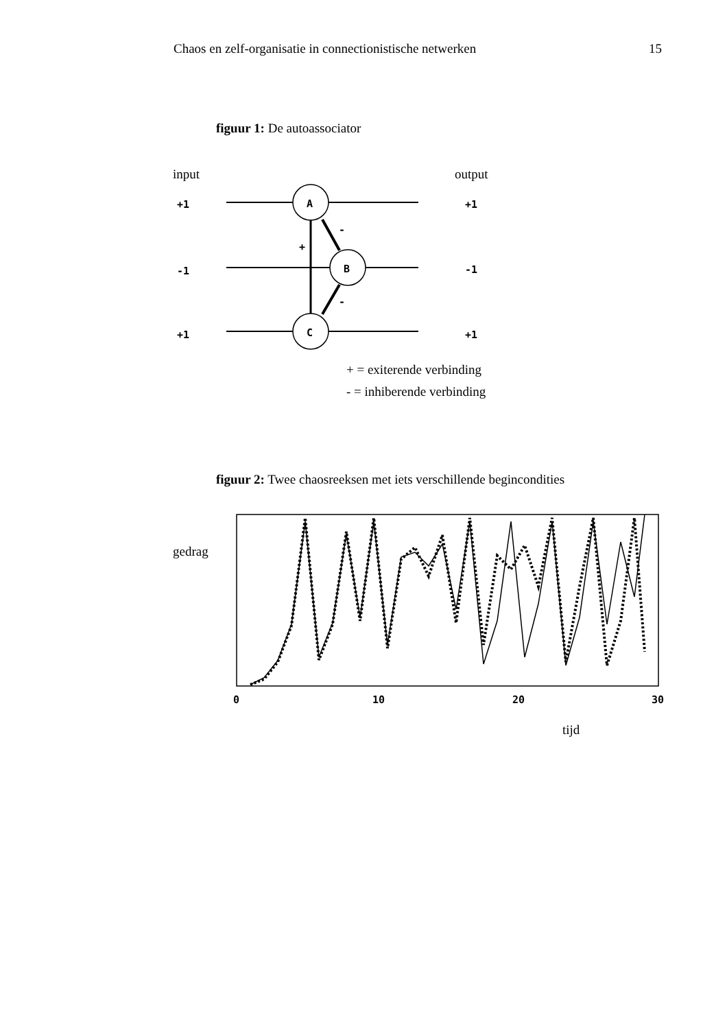Chaos en zelf-organisatie in connectionistische netwerken 15
figuur 1: De autoassociator
input
output
+1
-1
+1
+1
-1
+1
A
B
C
+
-
-
+ = exiterende verbinding
- = inhiberende verbinding
figuur 2: Twee chaosreeksen met iets verschillende begincondities
gedrag
0
10
20
30
tijd